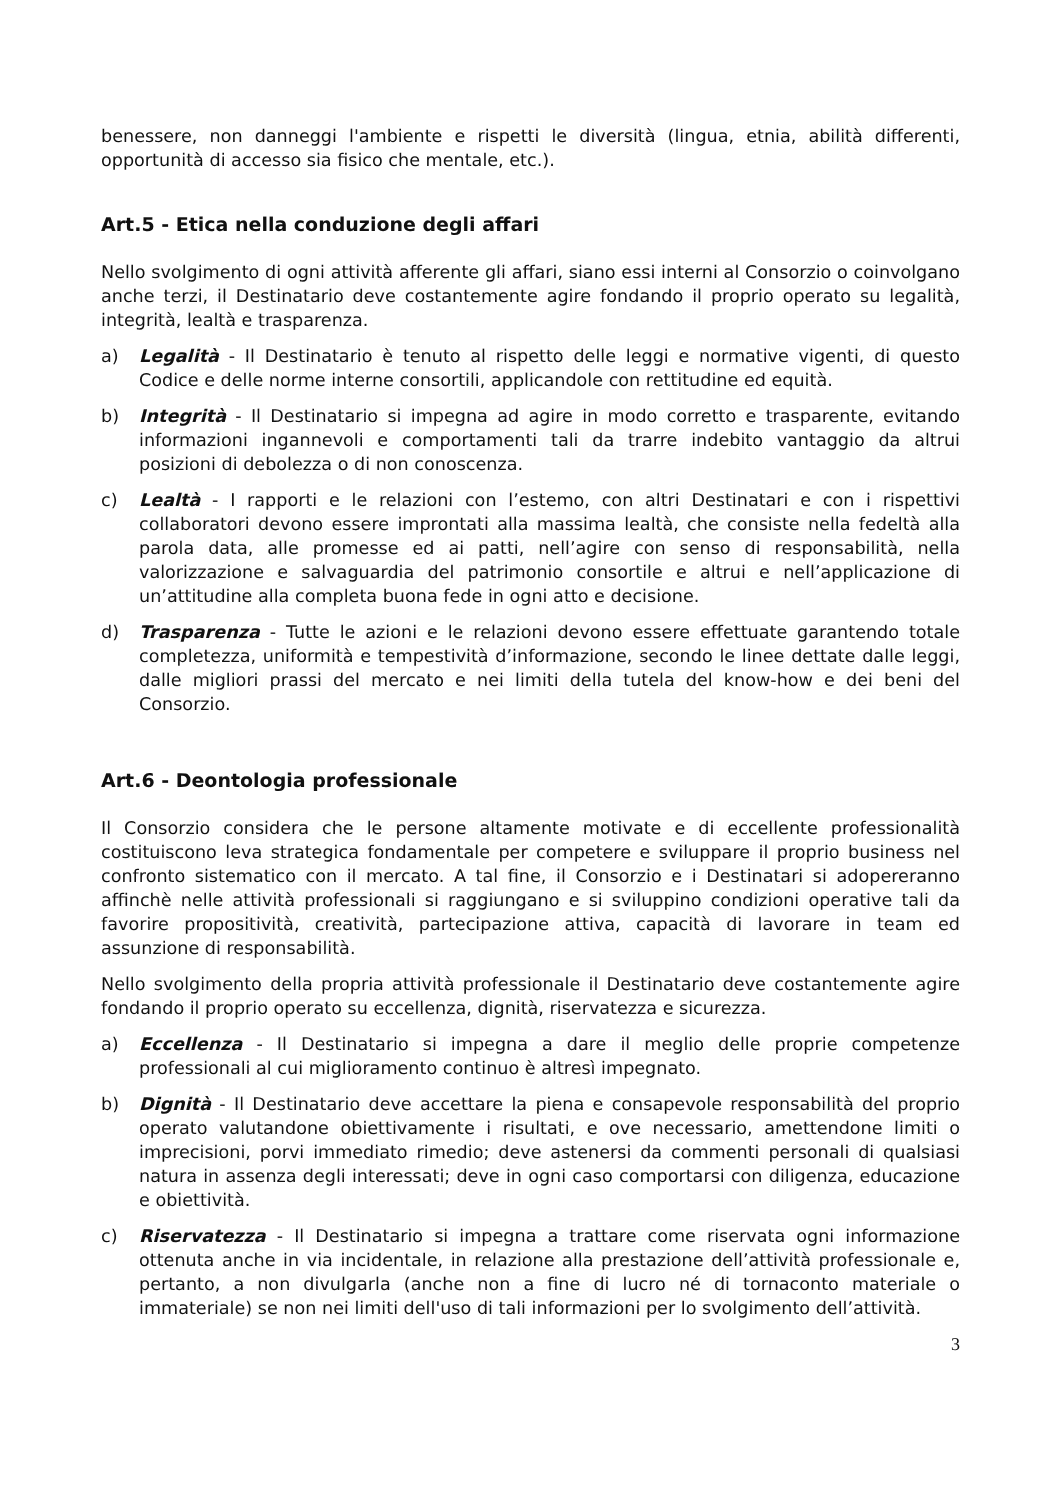benessere, non danneggi l'ambiente e rispetti le diversità (lingua, etnia, abilità differenti, opportunità di accesso sia fisico che mentale, etc.).
Art.5 - Etica nella conduzione degli affari
Nello svolgimento di ogni attività afferente gli affari, siano essi interni al Consorzio o coinvolgano anche terzi, il Destinatario deve costantemente agire fondando il proprio operato su legalità, integrità, lealtà e trasparenza.
a) Legalità - Il Destinatario è tenuto al rispetto delle leggi e normative vigenti, di questo Codice e delle norme interne consortili, applicandole con rettitudine ed equità.
b) Integrità - Il Destinatario si impegna ad agire in modo corretto e trasparente, evitando informazioni ingannevoli e comportamenti tali da trarre indebito vantaggio da altrui posizioni di debolezza o di non conoscenza.
c) Lealtà - I rapporti e le relazioni con l’estemo, con altri Destinatari e con i rispettivi collaboratori devono essere improntati alla massima lealtà, che consiste nella fedeltà alla parola data, alle promesse ed ai patti, nell’agire con senso di responsabilità, nella valorizzazione e salvaguardia del patrimonio consortile e altrui e nell’applicazione di un’attitudine alla completa buona fede in ogni atto e decisione.
d) Trasparenza - Tutte le azioni e le relazioni devono essere effettuate garantendo totale completezza, uniformità e tempestività d’informazione, secondo le linee dettate dalle leggi, dalle migliori prassi del mercato e nei limiti della tutela del know-how e dei beni del Consorzio.
Art.6 - Deontologia professionale
Il Consorzio considera che le persone altamente motivate e di eccellente professionalità costituiscono leva strategica fondamentale per competere e sviluppare il proprio business nel confronto sistematico con il mercato. A tal fine, il Consorzio e i Destinatari si adopereranno affinchè nelle attività professionali si raggiungano e si sviluppino condizioni operative tali da favorire propositività, creatività, partecipazione attiva, capacità di lavorare in team ed assunzione di responsabilità.
Nello svolgimento della propria attività professionale il Destinatario deve costantemente agire fondando il proprio operato su eccellenza, dignità, riservatezza e sicurezza.
a) Eccellenza - Il Destinatario si impegna a dare il meglio delle proprie competenze professionali al cui miglioramento continuo è altresì impegnato.
b) Dignità - Il Destinatario deve accettare la piena e consapevole responsabilità del proprio operato valutandone obiettivamente i risultati, e ove necessario, amettendone limiti o imprecisioni, porvi immediato rimedio; deve astenersi da commenti personali di qualsiasi natura in assenza degli interessati; deve in ogni caso comportarsi con diligenza, educazione e obiettività.
c) Riservatezza - Il Destinatario si impegna a trattare come riservata ogni informazione ottenuta anche in via incidentale, in relazione alla prestazione dell’attività professionale e, pertanto, a non divulgarla (anche non a fine di lucro né di tornaconto materiale o immateriale) se non nei limiti dell'uso di tali informazioni per lo svolgimento dell’attività.
3